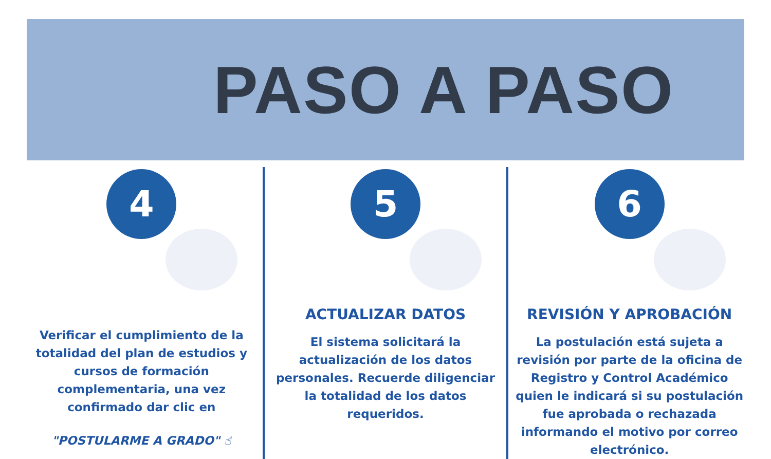PASO A PASO
4
Verificar el cumplimiento de la totalidad del plan de estudios y cursos de formación complementaria, una vez confirmado dar clic en
"POSTULARME A GRADO" ☝
5
ACTUALIZAR DATOS
El sistema solicitará la actualización de los datos personales. Recuerde diligenciar la totalidad de los datos requeridos.
6
REVISIÓN Y APROBACIÓN
La postulación está sujeta a revisión por parte de la oficina de Registro y Control Académico quien le indicará si su postulación fue aprobada o rechazada informando el motivo por correo electrónico.